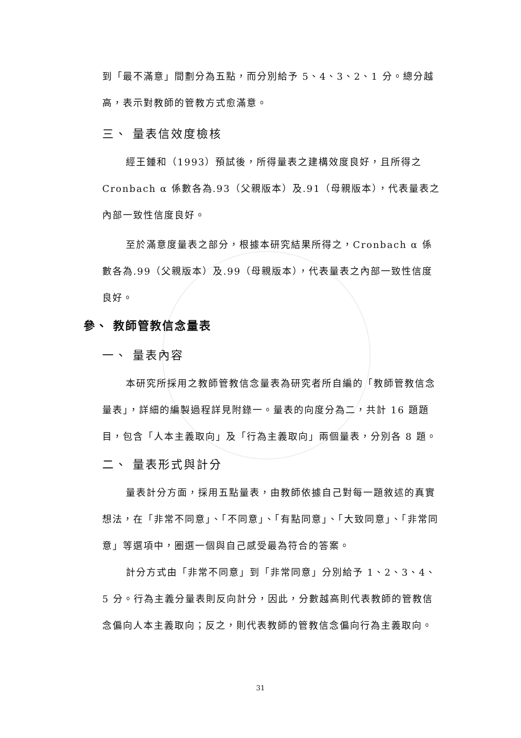到「最不滿意」間劃分為五點，而分別給予 5、4、3、2、1 分。總分越高，表示對教師的管教方式愈滿意。
三、 量表信效度檢核
經王鍾和（1993）預試後，所得量表之建構效度良好，且所得之 Cronbach α 係數各為.93（父親版本）及.91（母親版本），代表量表之內部一致性信度良好。
至於滿意度量表之部分，根據本研究結果所得之，Cronbach α 係數各為.99（父親版本）及.99（母親版本），代表量表之內部一致性信度良好。
參、 教師管教信念量表
一、 量表內容
本研究所採用之教師管教信念量表為研究者所自編的「教師管教信念量表」，詳細的編製過程詳見附錄一。量表的向度分為二，共計 16 題題目，包含「人本主義取向」及「行為主義取向」兩個量表，分別各 8 題。
二、 量表形式與計分
量表計分方面，採用五點量表，由教師依據自己對每一題敘述的真實想法，在「非常不同意」、「不同意」、「有點同意」、「大致同意」、「非常同意」等選項中，圈選一個與自己感受最為符合的答案。
計分方式由「非常不同意」到「非常同意」分別給予 1、2、3、4、5 分。行為主義分量表則反向計分，因此，分數越高則代表教師的管教信念偏向人本主義取向；反之，則代表教師的管教信念偏向行為主義取向。
31